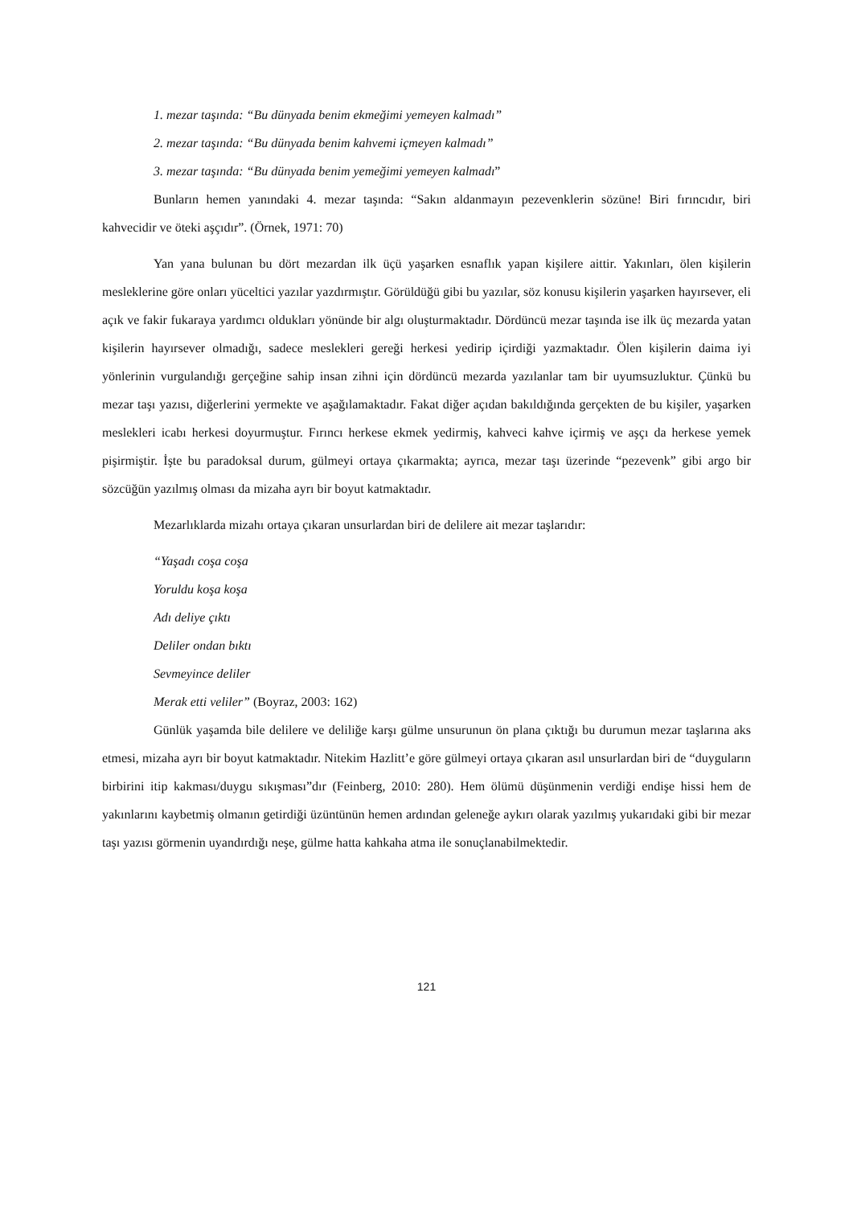1. mezar taşında: “Bu dünyada benim ekmeğimi yemeyen kalmadı”
2. mezar taşında: “Bu dünyada benim kahvemi içmeyen kalmadı”
3. mezar taşında: “Bu dünyada benim yemeğimi yemeyen kalmadı”
Bunların hemen yanındaki 4. mezar taşında: “Sakın aldanmayın pezevenklerin sözüne! Biri fırıncıdır, biri kahvecidir ve öteki aşçıdır”. (Örnek, 1971: 70)
Yan yana bulunan bu dört mezardan ilk üçü yaşarken esnaflık yapan kişilere aittir. Yakınları, ölen kişilerin mesleklerine göre onları yüceltici yazılar yazdırmıştır. Görüldüğü gibi bu yazılar, söz konusu kişilerin yaşarken hayırsever, eli açık ve fakir fukaraya yardımcı oldukları yönünde bir algı oluşturmaktadır. Dördüncü mezar taşında ise ilk üç mezarda yatan kişilerin hayırsever olmadığı, sadece meslekleri gereği herkesi yedirip içirdiği yazmaktadır. Ölen kişilerin daima iyi yönlerinin vurgulandığı gerçeğine sahip insan zihni için dördüncü mezarda yazılanlar tam bir uyumsuzluktur. Çünkü bu mezar taşı yazısı, diğerlerini yermekte ve aşağılamaktadır. Fakat diğer açıdan bakıldığında gerçekten de bu kişiler, yaşarken meslekleri icabı herkesi doyurmuştur. Fırıncı herkese ekmek yedirmiş, kahveci kahve içirmiş ve aşçı da herkese yemek pişirmiştir. İşte bu paradoksal durum, gülmeyi ortaya çıkarmakta; ayrıca, mezar taşı üzerinde “pezevenk” gibi argo bir sözcüğün yazılmış olması da mizaha ayrı bir boyut katmaktadır.
Mezarlıklarda mizahı ortaya çıkaran unsurlardan biri de delilere ait mezar taşlarıdır:
“Yaşadı coşa coşa
Yoruldu koşa koşa
Adı deliye çıktı
Deliler ondan bıktı
Sevmeyince deliler
Merak etti veliler” (Boyraz, 2003: 162)
Günlük yaşamda bile delilere ve deliliğe karşı gülme unsurunun ön plana çıktığı bu durumun mezar taşlarına aks etmesi, mizaha ayrı bir boyut katmaktadır. Nitekim Hazlitt’e göre gülmeyi ortaya çıkaran asıl unsurlardan biri de “duyguların birbirini itip kakması/duygu sıkışması”dır (Feinberg, 2010: 280). Hem ölümü düşünmenin verdiği endişe hissi hem de yakınlarını kaybetmiş olmanın getirdiği üzüntünün hemen ardından geleneğe aykırı olarak yazılmış yukarıdaki gibi bir mezar taşı yazısı görmenin uyandırdığı neşe, gülme hatta kahkaha atma ile sonuçlanabilmektedir.
121